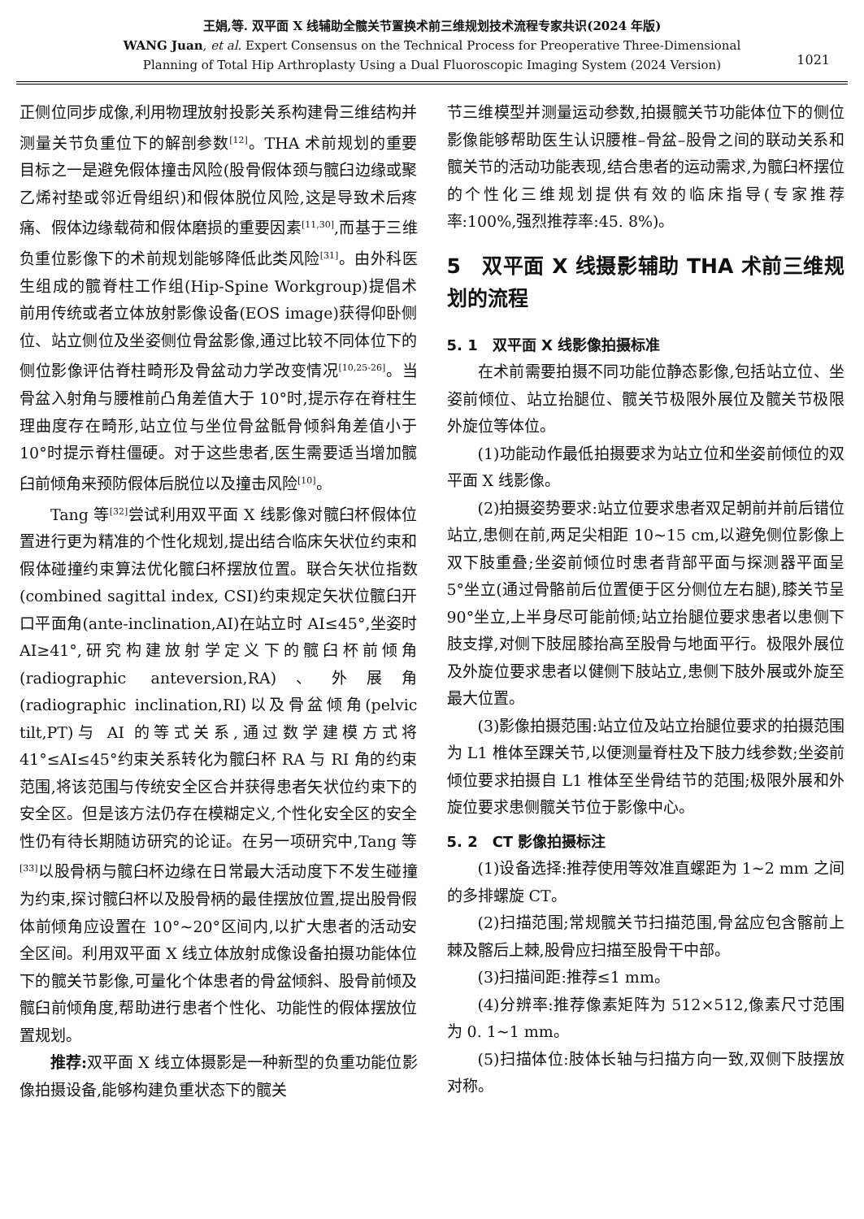王娟,等. 双平面 X 线辅助全髋关节置换术前三维规划技术流程专家共识(2024 年版)
WANG Juan, et al. Expert Consensus on the Technical Process for Preoperative Three-Dimensional
Planning of Total Hip Arthroplasty Using a Dual Fluoroscopic Imaging System (2024 Version)
1021
正侧位同步成像,利用物理放射投影关系构建骨三维结构并测量关节负重位下的解剖参数<sup>[12]</sup>。THA 术前规划的重要目标之一是避免假体撞击风险(股骨假体颈与髋臼边缘或聚乙烯衬垫或邻近骨组织)和假体脱位风险,这是导致术后疼痛、假体边缘载荷和假体磨损的重要因素<sup>[11,30]</sup>,而基于三维负重位影像下的术前规划能够降低此类风险<sup>[31]</sup>。由外科医生组成的髋脊柱工作组(Hip-Spine Workgroup)提倡术前用传统或者立体放射影像设备(EOS image)获得仰卧侧位、站立侧位及坐姿侧位骨盆影像,通过比较不同体位下的侧位影像评估脊柱畸形及骨盆动力学改变情况<sup>[10,25-26]</sup>。当骨盆入射角与腰椎前凸角差值大于 10°时,提示存在脊柱生理曲度存在畸形,站立位与坐位骨盆骶骨倾斜角差值小于 10°时提示脊柱僵硬。对于这些患者,医生需要适当增加髋臼前倾角来预防假体后脱位以及撞击风险<sup>[10]</sup>。
Tang 等<sup>[32]</sup>尝试利用双平面 X 线影像对髋臼杯假体位置进行更为精准的个性化规划,提出结合临床矢状位约束和假体碰撞约束算法优化髋臼杯摆放位置。联合矢状位指数(combined sagittal index, CSI)约束规定矢状位髋臼开口平面角(ante-inclination,AI)在站立时 AI≤45°,坐姿时 AI≥41°,研究构建放射学定义下的髋臼杯前倾角(radiographic anteversion,RA)、外展角(radiographic inclination,RI)以及骨盆倾角(pelvic tilt,PT)与 AI 的等式关系,通过数学建模方式将 41°≤AI≤45°约束关系转化为髋臼杯 RA 与 RI 角的约束范围,将该范围与传统安全区合并获得患者矢状位约束下的安全区。但是该方法仍存在模糊定义,个性化安全区的安全性仍有待长期随访研究的论证。在另一项研究中,Tang 等<sup>[33]</sup>以股骨柄与髋臼杯边缘在日常最大活动度下不发生碰撞为约束,探讨髋臼杯以及股骨柄的最佳摆放位置,提出股骨假体前倾角应设置在 10°~20°区间内,以扩大患者的活动安全区间。利用双平面 X 线立体放射成像设备拍摄功能体位下的髋关节影像,可量化个体患者的骨盆倾斜、股骨前倾及髋臼前倾角度,帮助进行患者个性化、功能性的假体摆放位置规划。
推荐: 双平面 X 线立体摄影是一种新型的负重功能位影像拍摄设备,能够构建负重状态下的髋关
节三维模型并测量运动参数,拍摄髋关节功能体位下的侧位影像能够帮助医生认识腰椎–骨盆–股骨之间的联动关系和髋关节的活动功能表现,结合患者的运动需求,为髋臼杯摆位的个性化三维规划提供有效的临床指导(专家推荐率:100%,强烈推荐率:45. 8%)。
5　双平面 X 线摄影辅助 THA 术前三维规划的流程
5. 1　双平面 X 线影像拍摄标准
在术前需要拍摄不同功能位静态影像,包括站立位、坐姿前倾位、站立抬腿位、髋关节极限外展位及髋关节极限外旋位等体位。
(1)功能动作最低拍摄要求为站立位和坐姿前倾位的双平面 X 线影像。
(2)拍摄姿势要求:站立位要求患者双足朝前并前后错位站立,患侧在前,两足尖相距 10~15 cm,以避免侧位影像上双下肢重叠;坐姿前倾位时患者背部平面与探测器平面呈 5°坐立(通过骨骼前后位置便于区分侧位左右腿),膝关节呈 90°坐立,上半身尽可能前倾;站立抬腿位要求患者以患侧下肢支撑,对侧下肢屈膝抬高至股骨与地面平行。极限外展位及外旋位要求患者以健侧下肢站立,患侧下肢外展或外旋至最大位置。
(3)影像拍摄范围:站立位及站立抬腿位要求的拍摄范围为 L1 椎体至踝关节,以便测量脊柱及下肢力线参数;坐姿前倾位要求拍摄自 L1 椎体至坐骨结节的范围;极限外展和外旋位要求患侧髋关节位于影像中心。
5. 2　CT 影像拍摄标注
(1)设备选择:推荐使用等效准直螺距为 1~2 mm 之间的多排螺旋 CT。
(2)扫描范围;常规髋关节扫描范围,骨盆应包含髂前上棘及髂后上棘,股骨应扫描至股骨干中部。
(3)扫描间距:推荐≤1 mm。
(4)分辨率:推荐像素矩阵为 512×512,像素尺寸范围为 0. 1~1 mm。
(5)扫描体位:肢体长轴与扫描方向一致,双侧下肢摆放对称。